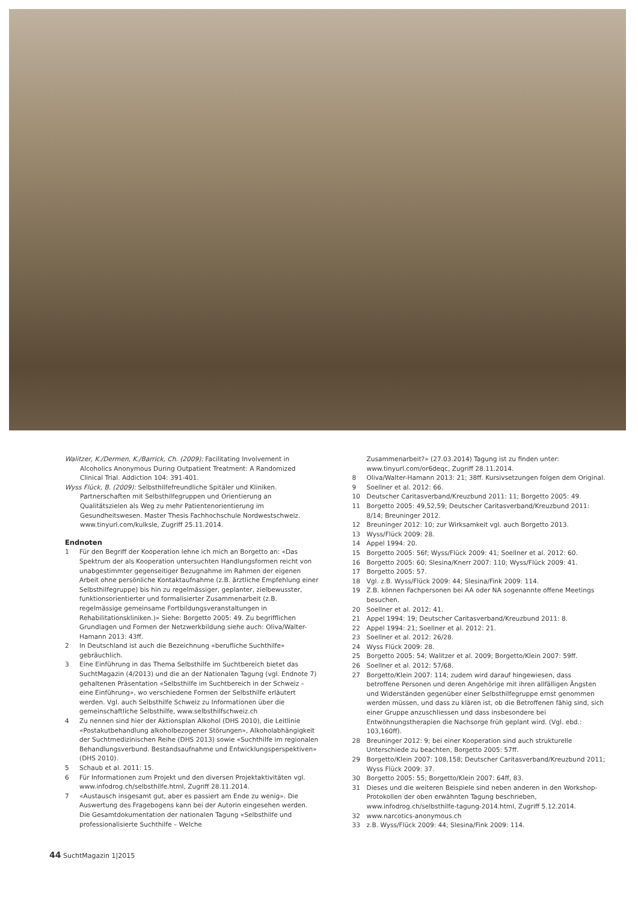Walitzer, K./Dermen, K./Barrick, Ch. (2009): Facilitating Involvement in Alcoholics Anonymous During Outpatient Treatment: A Randomized Clinical Trial. Addiction 104: 391-401.
Wyss Flück, B. (2009): Selbsthilfefreundliche Spitäler und Kliniken. Partnerschaften mit Selbsthilfegruppen und Orientierung an Qualitätszielen als Weg zu mehr Patientenorientierung im Gesundheitswesen. Master Thesis Fachhochschule Nordwestschweiz. www.tinyurl.com/kulksle, Zugriff 25.11.2014.
Endnoten
1 Für den Begriff der Kooperation lehne ich mich an Borgetto an: «Das Spektrum der als Kooperation untersuchten Handlungsformen reicht von unabgestimmter gegenseitiger Bezugnahme im Rahmen der eigenen Arbeit ohne persönliche Kontaktaufnahme (z.B. ärztliche Empfehlung einer Selbsthilfegruppe) bis hin zu regelmässiger, geplanter, zielbewusster, funktionsorientierter und formalisierter Zusammenarbeit (z.B. regelmässige gemeinsame Fortbildungsveranstaltungen in Rehabilitationskliniken.)» Siehe: Borgetto 2005: 49. Zu begrifflichen Grundlagen und Formen der Netzwerkbildung siehe auch: Oliva/Walter-Hamann 2013: 43ff.
2 In Deutschland ist auch die Bezeichnung «berufliche Suchthilfe» gebräuchlich.
3 Eine Einführung in das Thema Selbsthilfe im Suchtbereich bietet das SuchtMagazin (4/2013) und die an der Nationalen Tagung (vgl. Endnote 7) gehaltenen Präsentation «Selbsthilfe im Suchtbereich in der Schweiz – eine Einführung», wo verschiedene Formen der Selbsthilfe erläutert werden. Vgl. auch Selbsthilfe Schweiz zu Informationen über die gemeinschaftliche Selbsthilfe, www.selbsthilfschweiz.ch
4 Zu nennen sind hier der Aktionsplan Alkohol (DHS 2010), die Leitlinie «Postakutbehandlung alkoholbezogener Störungen», Alkoholabhängigkeit der Suchtmedizinischen Reihe (DHS 2013) sowie «Suchthilfe im regionalen Behandlungsverbund. Bestandsaufnahme und Entwicklungsperspektiven» (DHS 2010).
5 Schaub et al. 2011: 15.
6 Für Informationen zum Projekt und den diversen Projektaktivitäten vgl. www.infodrog.ch/selbsthilfe.html, Zugriff 28.11.2014.
7 «Austausch insgesamt gut, aber es passiert am Ende zu wenig». Die Auswertung des Fragebogens kann bei der Autorin eingesehen werden. Die Gesamtdokumentation der nationalen Tagung «Selbsthilfe und professionalisierte Suchthilfe – Welche
Zusammenarbeit?» (27.03.2014) Tagung ist zu finden unter: www.tinyurl.com/or6deqc, Zugriff 28.11.2014.
8 Oliva/Walter-Hamann 2013: 21; 38ff. Kursivsetzungen folgen dem Original.
9 Soellner et al. 2012: 66.
10 Deutscher Caritasverband/Kreuzbund 2011: 11; Borgetto 2005: 49.
11 Borgetto 2005: 49,52,59; Deutscher Caritasverband/Kreuzbund 2011: 8/14; Breuninger 2012.
12 Breuninger 2012: 10; zur Wirksamkeit vgl. auch Borgetto 2013.
13 Wyss/Flück 2009: 28.
14 Appel 1994: 20.
15 Borgetto 2005: 56f; Wyss/Flück 2009: 41; Soellner et al. 2012: 60.
16 Borgetto 2005: 60; Slesina/Knerr 2007: 110; Wyss/Flück 2009: 41.
17 Borgetto 2005: 57.
18 Vgl. z.B. Wyss/Flück 2009: 44; Slesina/Fink 2009: 114.
19 Z.B. können Fachpersonen bei AA oder NA sogenannte offene Meetings besuchen.
20 Soellner et al. 2012: 41.
21 Appel 1994: 19; Deutscher Caritasverband/Kreuzbund 2011: 8.
22 Appel 1994: 21; Soellner et al. 2012: 21.
23 Soellner et al. 2012: 26/28.
24 Wyss Flück 2009: 28.
25 Borgetto 2005: 54; Walitzer et al. 2009; Borgetto/Klein 2007: 59ff.
26 Soellner et al. 2012: 57/68.
27 Borgetto/Klein 2007: 114; zudem wird darauf hingewiesen, dass betroffene Personen und deren Angehörige mit ihren allfälligen Ängsten und Widerständen gegenüber einer Selbsthilfegruppe ernst genommen werden müssen, und dass zu klären ist, ob die Betroffenen fähig sind, sich einer Gruppe anzuschliessen und dass insbesondere bei Entwöhnungstherapien die Nachsorge früh geplant wird. (Vgl. ebd.: 103,160ff).
28 Breuninger 2012: 9; bei einer Kooperation sind auch strukturelle Unterschiede zu beachten, Borgetto 2005: 57ff.
29 Borgetto/Klein 2007: 108,158; Deutscher Caritasverband/Kreuzbund 2011; Wyss Flück 2009: 37.
30 Borgetto 2005: 55; Borgetto/Klein 2007: 64ff, 83.
31 Dieses und die weiteren Beispiele sind neben anderen in den Workshop-Protokollen der oben erwähnten Tagung beschrieben, www.infodrog.ch/selbsthilfe-tagung-2014.html, Zugriff 5.12.2014.
32 www.narcotics-anonymous.ch
33 z.B. Wyss/Flück 2009: 44; Slesina/Fink 2009: 114.
44 SuchtMagazin 1|2015